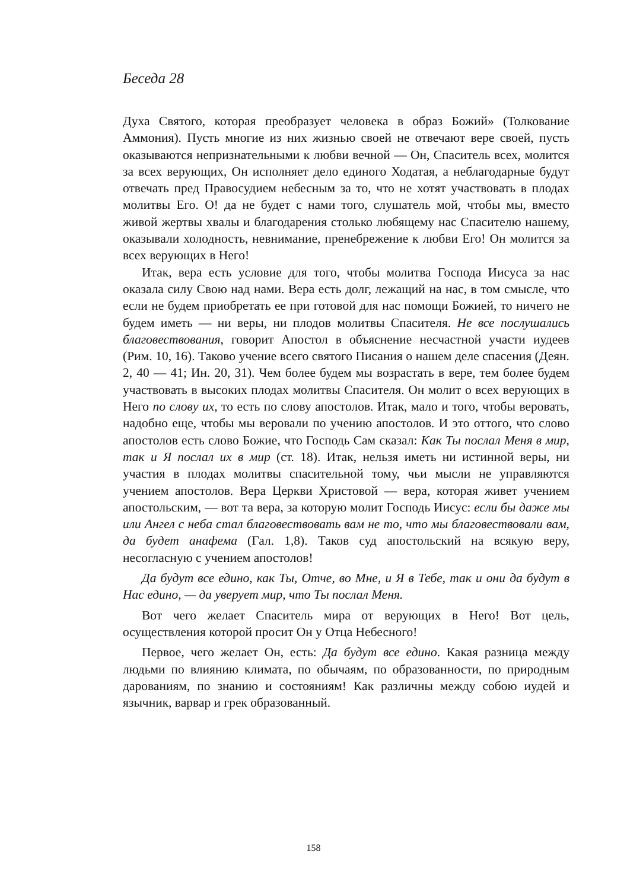Беседа 28
Духа Святого, которая преобразует человека в образ Божий» (Толкование Аммония). Пусть многие из них жизнью своей не отвечают вере своей, пусть оказываются непризнательными к любви вечной — Он, Спаситель всех, молится за всех верующих, Он исполняет дело единого Ходатая, а неблагодарные будут отвечать пред Правосудием небесным за то, что не хотят участвовать в плодах молитвы Его. О! да не будет с нами того, слушатель мой, чтобы мы, вместо живой жертвы хвалы и благодарения столько любящему нас Спасителю нашему, оказывали холодность, невнимание, пренебрежение к любви Его! Он молится за всех верующих в Него!
Итак, вера есть условие для того, чтобы молитва Господа Иисуса за нас оказала силу Свою над нами. Вера есть долг, лежащий на нас, в том смысле, что если не будем приобретать ее при готовой для нас помощи Божией, то ничего не будем иметь — ни веры, ни плодов молитвы Спасителя. Не все послушались благовествования, говорит Апостол в объяснение несчастной участи иудеев (Рим. 10, 16). Таково учение всего святого Писания о нашем деле спасения (Деян. 2, 40 — 41; Ин. 20, 31). Чем более будем мы возрастать в вере, тем более будем участвовать в высоких плодах молитвы Спасителя. Он молит о всех верующих в Него по слову их, то есть по слову апостолов. Итак, мало и того, чтобы веровать, надобно еще, чтобы мы веровали по учению апостолов. И это оттого, что слово апостолов есть слово Божие, что Господь Сам сказал: Как Ты послал Меня в мир, так и Я послал их в мир (ст. 18). Итак, нельзя иметь ни истинной веры, ни участия в плодах молитвы спасительной тому, чьи мысли не управляются учением апостолов. Вера Церкви Христовой — вера, которая живет учением апостольским, — вот та вера, за которую молит Господь Иисус: если бы даже мы или Ангел с неба стал благовествовать вам не то, что мы благовествовали вам, да будет анафема (Гал. 1,8). Таков суд апостольский на всякую веру, несогласную с учением апостолов!
Да будут все едино, как Ты, Отче, во Мне, и Я в Тебе, так и они да будут в Нас едино, — да уверует мир, что Ты послал Меня.
Вот чего желает Спаситель мира от верующих в Него! Вот цель, осуществления которой просит Он у Отца Небесного!
Первое, чего желает Он, есть: Да будут все едино. Какая разница между людьми по влиянию климата, по обычаям, по образованности, по природным дарованиям, по знанию и состояниям! Как различны между собою иудей и язычник, варвар и грек образованный.
158